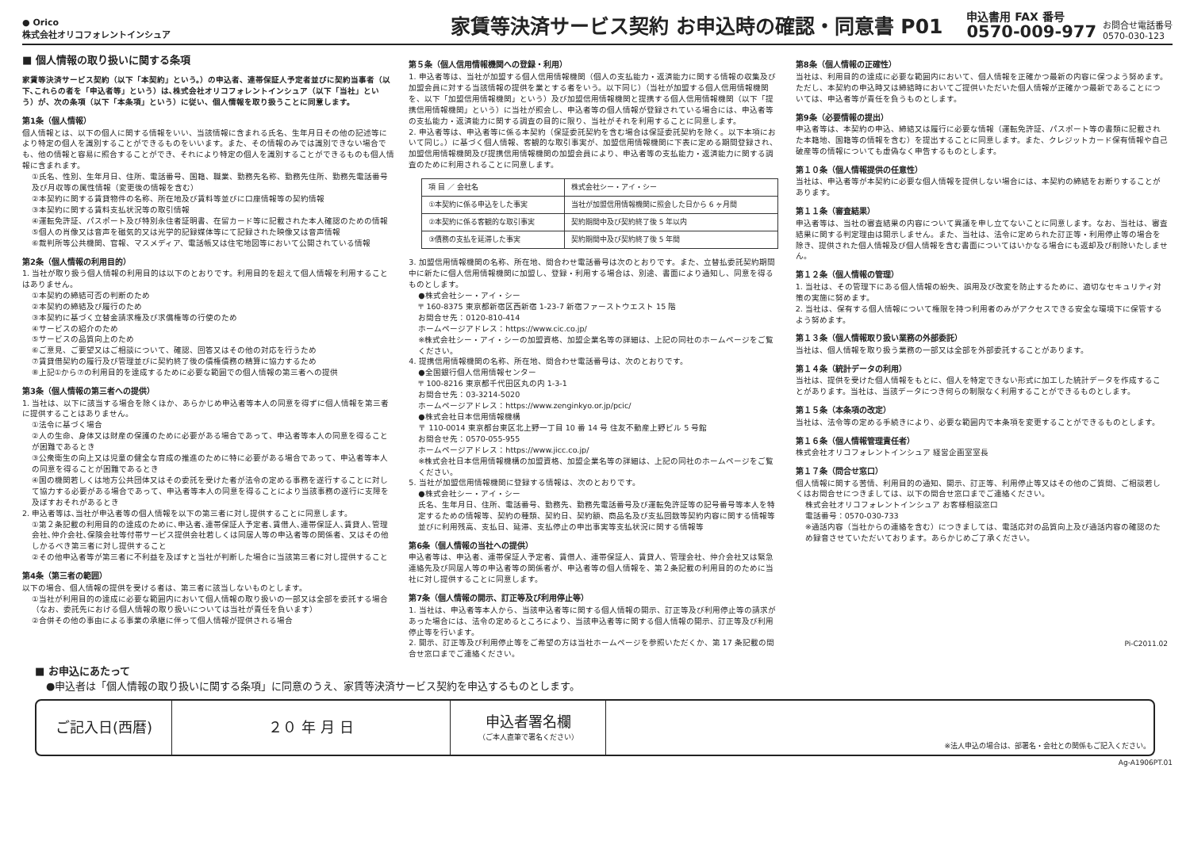● Orico
株式会社オリコフォレントインシュア
家賃等決済サービス契約 お申込時の確認・同意書 P01
申込書用 FAX 番号
0570-009-977
お問合せ電話番号
0570-030-123
■ 個人情報の取り扱いに関する条項
家賃等決済サービス契約（以下「本契約」という。）の申込者、連帯保証人予定者並びに契約当事者（以下､これらの者を「申込者等」という）は､株式会社オリコフォレントインシュア（以下「当社」という）が、次の条項（以下「本条項」という）に従い、個人情報を取り扱うことに同意します。
第1条（個人情報）
個人情報とは、以下の個人に関する情報をいい、当該情報に含まれる氏名、生年月日その他の記述等により特定の個人を識別することができるものをいいます。また、その情報のみでは識別できない場合でも、他の情報と容易に照合することができ、それにより特定の個人を識別することができるものも個人情報に含まれます。
①氏名、性別、生年月日、住所、電話番号、国籍、職業、勤務先名称、勤務先住所、勤務先電話番号及び月収等の属性情報（変更後の情報を含む）
②本契約に関する賃貸物件の名称、所在地及び賃料等並びに口座情報等の契約情報
③本契約に関する賃料支払状況等の取引情報
④運転免許証、パスポート及び特別永住者証明書、在留カード等に記載された本人確認のための情報
⑤個人の肖像又は音声を磁気的又は光学的記録媒体等にて記録された映像又は音声情報
⑥裁判所等公共機関、官報、マスメディア、電話帳又は住宅地図等において公開されている情報
第2条（個人情報の利用目的）
1. 当社が取り扱う個人情報の利用目的は以下のとおりです。利用目的を超えて個人情報を利用することはありません。
①本契約の締結可否の判断のため
②本契約の締結及び履行のため
③本契約に基づく立替金請求権及び求償権等の行使のため
④サービスの紹介のため
⑤サービスの品質向上のため
⑥ご意見、ご要望又はご相談について、確認、回答又はその他の対応を行うため
⑦賃貸借契約の履行及び管理並びに契約終了後の債権債務の精算に協力するため
⑧上記①から⑦の利用目的を達成するために必要な範囲での個人情報の第三者への提供
第3条（個人情報の第三者への提供）
1. 当社は、以下に該当する場合を除くほか、あらかじめ申込者等本人の同意を得ずに個人情報を第三者に提供することはありません。
①法令に基づく場合
②人の生命、身体又は財産の保護のために必要がある場合であって、申込者等本人の同意を得ることが困難であるとき
③公衆衛生の向上又は児童の健全な育成の推進のために特に必要がある場合であって、申込者等本人の同意を得ることが困難であるとき
④国の機関若しくは地方公共団体又はその委託を受けた者が法令の定める事務を遂行することに対して協力する必要がある場合であって、申込者等本人の同意を得ることにより当該事務の遂行に支障を及ぼすおそれがあるとき
2. 申込者等は､当社が申込者等の個人情報を以下の第三者に対し提供することに同意します。
①第２条記載の利用目的の達成のために､申込者､連帯保証人予定者､賃借人､連帯保証人､賃貸人､管理会社､仲介会社､保険会社等付帯サービス提供会社若しくは同居人等の申込者等の関係者、又はその他しかるべき第三者に対し提供すること
②その他申込者等が第三者に不利益を及ぼすと当社が判断した場合に当該第三者に対し提供すること
第4条（第三者の範囲）
以下の場合、個人情報の提供を受ける者は、第三者に該当しないものとします。
①当社が利用目的の達成に必要な範囲内において個人情報の取り扱いの一部又は全部を委託する場合（なお、委託先における個人情報の取り扱いについては当社が責任を負います）
②合併その他の事由による事業の承継に伴って個人情報が提供される場合
第５条（個人信用情報機関への登録・利用）
1. 申込者等は、当社が加盟する個人信用情報機関（個人の支払能力・返済能力に関する情報の収集及び加盟会員に対する当該情報の提供を業とする者をいう。以下同じ）（当社が加盟する個人信用情報機関を、以下「加盟信用情報機関」という）及び加盟信用情報機関と提携する個人信用情報機関（以下「提携信用情報機関」という）に当社が照会し、申込者等の個人情報が登録されている場合には、申込者等の支払能力・返済能力に関する調査の目的に限り、当社がそれを利用することに同意します。
2. 申込者等は、申込者等に係る本契約（保証委託契約を含む場合は保証委託契約を除く。以下本項において同じ。）に基づく個人情報、客観的な取引事実が、加盟信用情報機関に下表に定める期間登録され、加盟信用情報機関及び提携信用情報機関の加盟会員により、申込者等の支払能力・返済能力に関する調査のために利用されることに同意します。
| 項 目 ／ 会社名 | 株式会社シー・アイ・シー |
| --- | --- |
| ①本契約に係る申込をした事実 | 当社が加盟信用情報機関に照会した日から 6 ヶ月間 |
| ②本契約に係る客観的な取引事実 | 契約期間中及び契約終了後 5 年以内 |
| ③債務の支払を延滞した事実 | 契約期間中及び契約終了後 5 年間 |
3. 加盟信用情報機関の名称、所在地、問合わせ電話番号は次のとおりです。また、立替払委託契約期間中に新たに個人信用情報機関に加盟し、登録・利用する場合は、別途、書面により通知し、同意を得るものとします。
●株式会社シー・アイ・シー
〒 160-8375 東京都新宿区西新宿 1-23-7 新宿ファーストウエスト 15 階
お問合せ先：0120-810-414
ホームページアドレス：https://www.cic.co.jp/
※株式会社シー・アイ・シーの加盟資格、加盟企業名等の詳細は、上記の同社のホームページをご覧ください。
4. 提携信用情報機関の名称、所在地、問合わせ電話番号は、次のとおりです。
●全国銀行個人信用情報センター
〒 100-8216 東京都千代田区丸の内 1-3-1
お問合せ先：03-3214-5020
ホームページアドレス：https://www.zenginkyo.or.jp/pcic/
●株式会社日本信用情報機構
〒 110-0014 東京都台東区北上野一丁目 10 番 14 号 住友不動産上野ビル 5 号館
お問合せ先：0570-055-955
ホームページアドレス：https://www.jicc.co.jp/
※株式会社日本信用情報機構の加盟資格、加盟企業名等の詳細は、上記の同社のホームページをご覧ください。
5. 当社が加盟信用情報機関に登録する情報は、次のとおりです。
●株式会社シー・アイ・シー
氏名、生年月日、住所、電話番号、勤務先、勤務先電話番号及び運転免許証等の記号番号等本人を特定するための情報等、契約の種類、契約日、契約額、商品名及び支払回数等契約内容に関する情報等並びに利用残高、支払日、延滞、支払停止の申出事実等支払状況に関する情報等
第6条（個人情報の当社への提供）
申込者等は、申込者、連帯保証人予定者、賃借人、連帯保証人、賃貸人、管理会社、仲介会社又は緊急連絡先及び同居人等の申込者等の関係者が、申込者等の個人情報を、第２条記載の利用目的のために当社に対し提供することに同意します。
第7条（個人情報の開示、訂正等及び利用停止等）
1. 当社は、申込者等本人から、当該申込者等に関する個人情報の開示、訂正等及び利用停止等の請求があった場合には、法令の定めるところにより、当該申込者等に関する個人情報の開示、訂正等及び利用停止等を行います。
2. 開示、訂正等及び利用停止等をご希望の方は当社ホームページを参照いただくか、第 17 条記載の問合せ窓口までご連絡ください。
第8条（個人情報の正確性）
当社は、利用目的の達成に必要な範囲内において、個人情報を正確かつ最新の内容に保つよう努めます。ただし、本契約の申込時又は締結時においてご提供いただいた個人情報が正確かつ最新であることについては、申込者等が責任を負うものとします。
第9条（必要情報の提出）
申込者等は、本契約の申込、締結又は履行に必要な情報（運転免許証、パスポート等の書類に記載された本籍地、国籍等の情報を含む）を提出することに同意します。また、クレジットカード保有情報や自己破産等の情報についても虚偽なく申告するものとします。
第１０条（個人情報提供の任意性）
当社は、申込者等が本契約に必要な個人情報を提供しない場合には、本契約の締結をお断りすることがあります。
第１１条（審査結果）
申込者等は、当社の審査結果の内容について異議を申し立てないことに同意します。なお、当社は、審査結果に関する判定理由は開示しません。また、当社は、法令に定められた訂正等・利用停止等の場合を除き、提供された個人情報及び個人情報を含む書面についてはいかなる場合にも返却及び削除いたしません。
第１２条（個人情報の管理）
1. 当社は、その管理下にある個人情報の紛失、誤用及び改変を防止するために、適切なセキュリティ対策の実施に努めます。
2. 当社は、保有する個人情報について権限を持つ利用者のみがアクセスできる安全な環境下に保管するよう努めます。
第１３条（個人情報取り扱い業務の外部委託）
当社は、個人情報を取り扱う業務の一部又は全部を外部委託することがあります。
第１４条（統計データの利用）
当社は、提供を受けた個人情報をもとに、個人を特定できない形式に加工した統計データを作成することがあります。当社は、当該データにつき何らの制限なく利用することができるものとします。
第１５条（本条項の改定）
当社は、法令等の定める手続きにより、必要な範囲内で本条項を変更することができるものとします。
第１６条（個人情報管理責任者）
株式会社オリコフォレントインシュア 経営企画室室長
第１７条（問合せ窓口）
個人情報に関する苦情、利用目的の通知、開示、訂正等、利用停止等又はその他のご質問、ご相談若しくはお問合せにつきましては、以下の問合せ窓口までご連絡ください。
株式会社オリコフォレントインシュア お客様相談窓口
電話番号：0570-030-733
※通話内容（当社からの連絡を含む）につきましては、電話応対の品質向上及び通話内容の確認のため録音させていただいております。あらかじめご了承ください。
Pi-C2011.02
■ お申込にあたって
●申込者は「個人情報の取り扱いに関する条項」に同意のうえ、家賃等決済サービス契約を申込するものとします。
ご記入日(西暦) ２０ 年 月 日 申込者署名欄
（ご本人直筆で署名ください）
※法人申込の場合は、部署名・会社との関係もご記入ください。
Ag-A1906PT.01